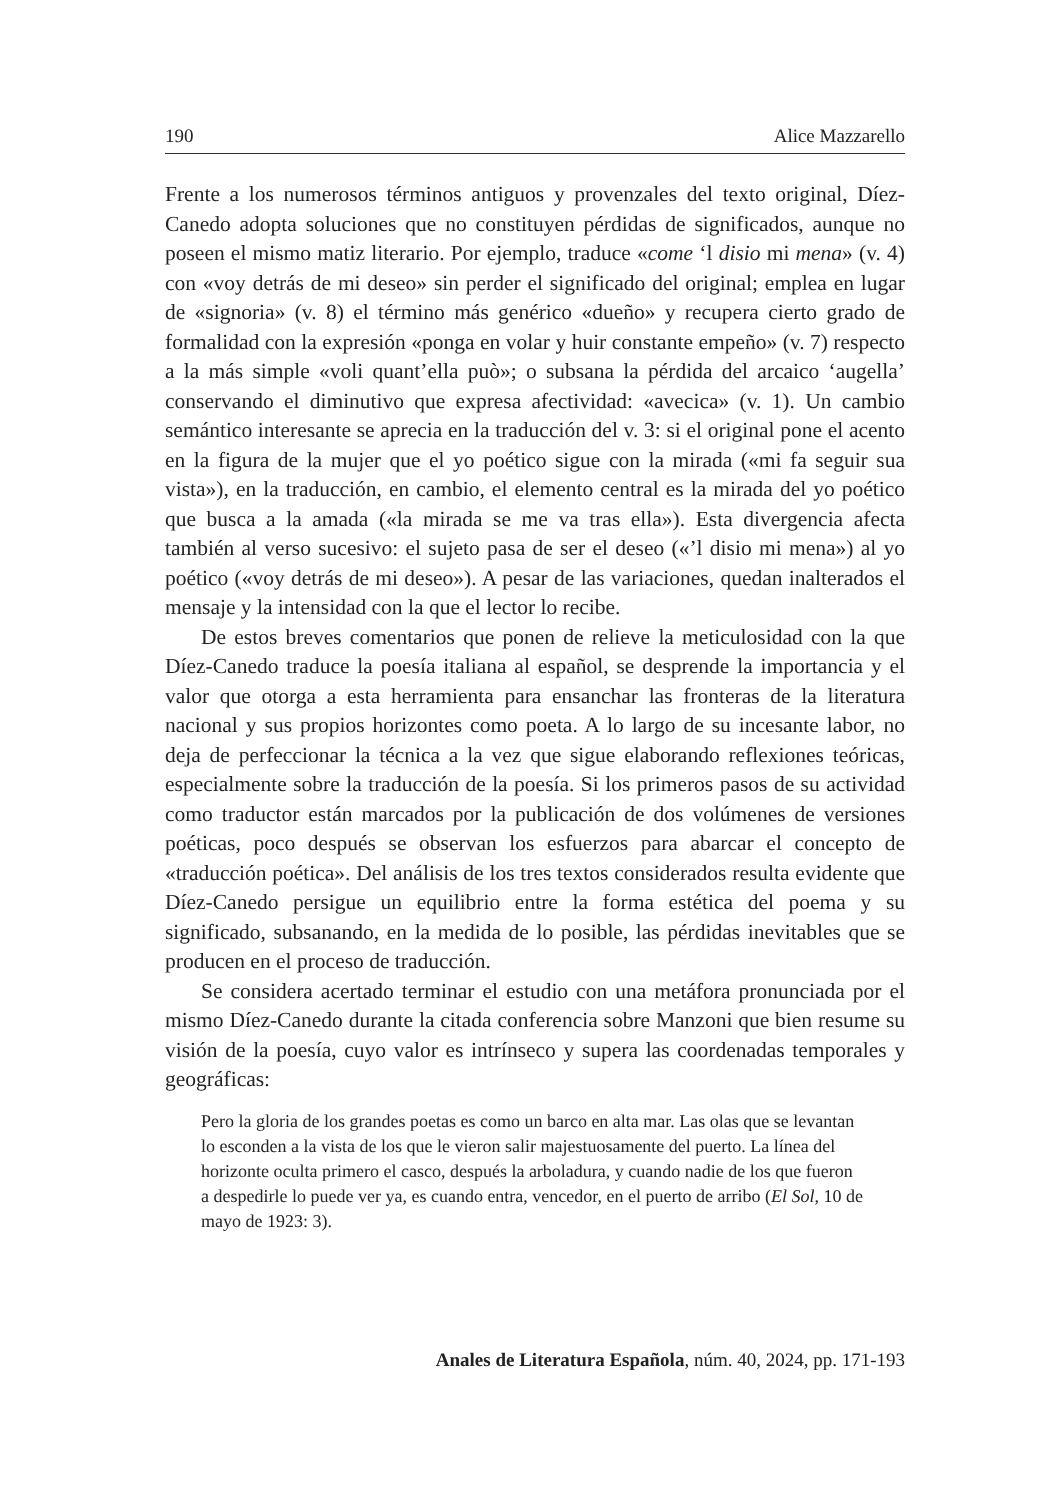190 Alice Mazzarello
Frente a los numerosos términos antiguos y provenzales del texto original, Díez-Canedo adopta soluciones que no constituyen pérdidas de significados, aunque no poseen el mismo matiz literario. Por ejemplo, traduce «come ‘l disio mi mena» (v. 4) con «voy detrás de mi deseo» sin perder el significado del original; emplea en lugar de «signoria» (v. 8) el término más genérico «dueño» y recupera cierto grado de formalidad con la expresión «ponga en volar y huir constante empeño» (v. 7) respecto a la más simple «voli quant’ella può»; o subsana la pérdida del arcaico ‘augella’ conservando el diminutivo que expresa afectividad: «avecica» (v. 1). Un cambio semántico interesante se aprecia en la traducción del v. 3: si el original pone el acento en la figura de la mujer que el yo poético sigue con la mirada («mi fa seguir sua vista»), en la traducción, en cambio, el elemento central es la mirada del yo poético que busca a la amada («la mirada se me va tras ella»). Esta divergencia afecta también al verso sucesivo: el sujeto pasa de ser el deseo («’l disio mi mena») al yo poético («voy detrás de mi deseo»). A pesar de las variaciones, quedan inalterados el mensaje y la intensidad con la que el lector lo recibe.
De estos breves comentarios que ponen de relieve la meticulosidad con la que Díez-Canedo traduce la poesía italiana al español, se desprende la importancia y el valor que otorga a esta herramienta para ensanchar las fronteras de la literatura nacional y sus propios horizontes como poeta. A lo largo de su incesante labor, no deja de perfeccionar la técnica a la vez que sigue elaborando reflexiones teóricas, especialmente sobre la traducción de la poesía. Si los primeros pasos de su actividad como traductor están marcados por la publicación de dos volúmenes de versiones poéticas, poco después se observan los esfuerzos para abarcar el concepto de «traducción poética». Del análisis de los tres textos considerados resulta evidente que Díez-Canedo persigue un equilibrio entre la forma estética del poema y su significado, subsanando, en la medida de lo posible, las pérdidas inevitables que se producen en el proceso de traducción.
Se considera acertado terminar el estudio con una metáfora pronunciada por el mismo Díez-Canedo durante la citada conferencia sobre Manzoni que bien resume su visión de la poesía, cuyo valor es intrínseco y supera las coordenadas temporales y geográficas:
Pero la gloria de los grandes poetas es como un barco en alta mar. Las olas que se levantan lo esconden a la vista de los que le vieron salir majestuosamente del puerto. La línea del horizonte oculta primero el casco, después la arboladura, y cuando nadie de los que fueron a despedirle lo puede ver ya, es cuando entra, vencedor, en el puerto de arribo (El Sol, 10 de mayo de 1923: 3).
Anales de Literatura Española, núm. 40, 2024, pp. 171-193